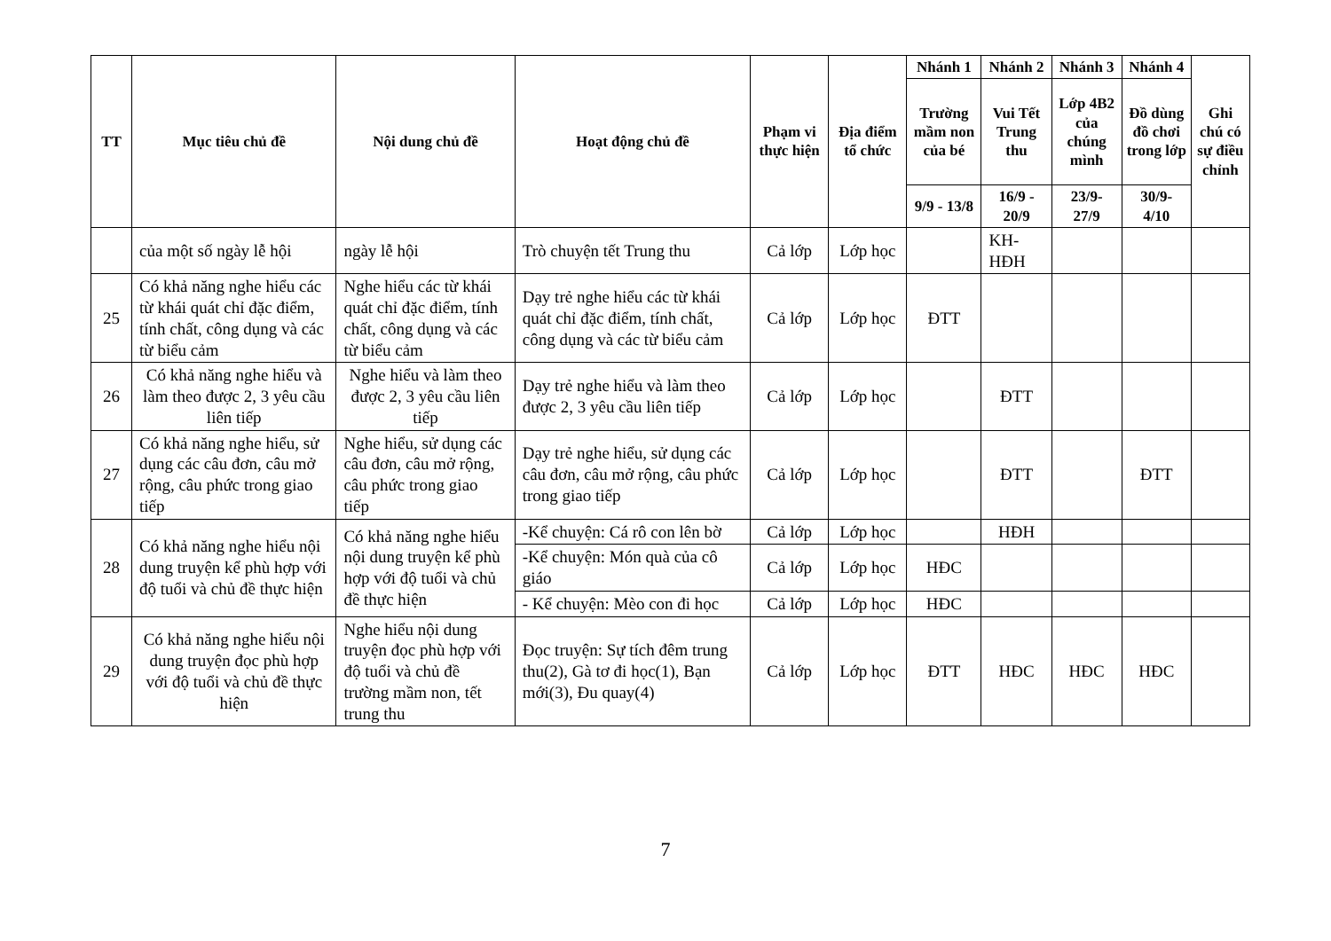| TT | Mục tiêu chủ đề | Nội dung chủ đề | Hoạt động chủ đề | Phạm vi thực hiện | Địa điểm tổ chức | Nhánh 1 | Nhánh 2 | Nhánh 3 | Nhánh 4 | Ghi chú có sự điều chỉnh |
| --- | --- | --- | --- | --- | --- | --- | --- | --- | --- | --- |
| | | | | | | Trường mầm non của bé | Vui Tết Trung thu | Lớp 4B2 của chúng mình | Đồ dùng đồ chơi trong lớp | |
| | | | | | | 9/9 - 13/8 | 16/9 - 20/9 | 23/9- 27/9 | 30/9- 4/10 | |
| | của một số ngày lễ hội | ngày lễ hội | Trò chuyện tết Trung thu | Cả lớp | Lớp học | | KH-HĐH | | | |
| 25 | Có khả năng nghe hiểu các từ khái quát chỉ đặc điểm, tính chất, công dụng và các từ biểu cảm | Nghe hiểu các từ khái quát chỉ đặc điểm, tính chất, công dụng và các từ biểu cảm | Dạy trẻ nghe hiểu các từ khái quát chỉ đặc điểm, tính chất, công dụng và các từ biểu cảm | Cả lớp | Lớp học | ĐTT | | | | |
| 26 | Có khả năng nghe hiểu và làm theo được 2, 3 yêu cầu liên tiếp | Nghe hiểu và làm theo được 2, 3 yêu cầu liên tiếp | Dạy trẻ nghe hiểu và làm theo được 2, 3 yêu cầu liên tiếp | Cả lớp | Lớp học | | ĐTT | | | |
| 27 | Có khả năng nghe hiểu, sử dụng các câu đơn, câu mở rộng, câu phức trong giao tiếp | Nghe hiểu, sử dụng các câu đơn, câu mở rộng, câu phức trong giao tiếp | Dạy trẻ nghe hiểu, sử dụng các câu đơn, câu mở rộng, câu phức trong giao tiếp | Cả lớp | Lớp học | | ĐTT | | ĐTT | |
| 28 | Có khả năng nghe hiểu nội dung truyện kể phù hợp với độ tuổi và chủ đề thực hiện | Có khả năng nghe hiểu nội dung truyện kể phù hợp với độ tuổi và chủ đề thực hiện | -Kể chuyện: Cá rô con lên bờ | Cả lớp | Lớp học | | HĐH | | | |
| | | | -Kể chuyện: Món quà của cô giáo | Cả lớp | Lớp học | HĐC | | | | |
| | | | - Kể chuyện: Mèo con đi học | Cả lớp | Lớp học | HĐC | | | | |
| 29 | Có khả năng nghe hiểu nội dung truyện đọc phù hợp với độ tuổi và chủ đề thực hiện | Nghe hiểu nội dung truyện đọc phù hợp với độ tuổi và chủ đề trường mầm non, tết trung thu | Đọc truyện: Sự tích đêm trung thu(2), Gà tơ đi học(1), Bạn mới(3), Đu quay(4) | Cả lớp | Lớp học | ĐTT | HĐC | HĐC | HĐC | |
7